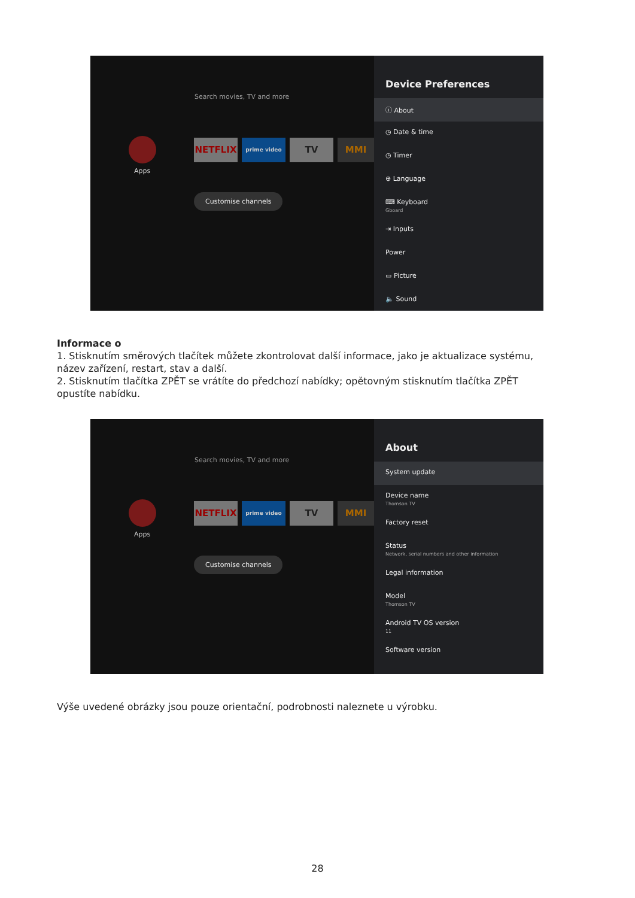Search movies, TV and more
Apps
NETFLIX prime video TV MMI
Customise channels
Device Preferences
ⓘ About
◷ Date & time
◷ Timer
⊕ Language
⌨ Keyboard
Gboard
⇥ Inputs
Power
▭ Picture
🔈 Sound
Informace o
1. Stisknutím směrových tlačítek můžete zkontrolovat další informace, jako je aktualizace systému, název zařízení, restart, stav a další.
2. Stisknutím tlačítka ZPĚT se vrátíte do předchozí nabídky; opětovným stisknutím tlačítka ZPĚT opustíte nabídku.
Search movies, TV and more
Apps
NETFLIX prime video TV MMI
Customise channels
About
System update
Device name
Thomson TV
Factory reset
Status
Network, serial numbers and other information
Legal information
Model
Thomson TV
Android TV OS version
11
Software version
Výše uvedené obrázky jsou pouze orientační, podrobnosti naleznete u výrobku.
28